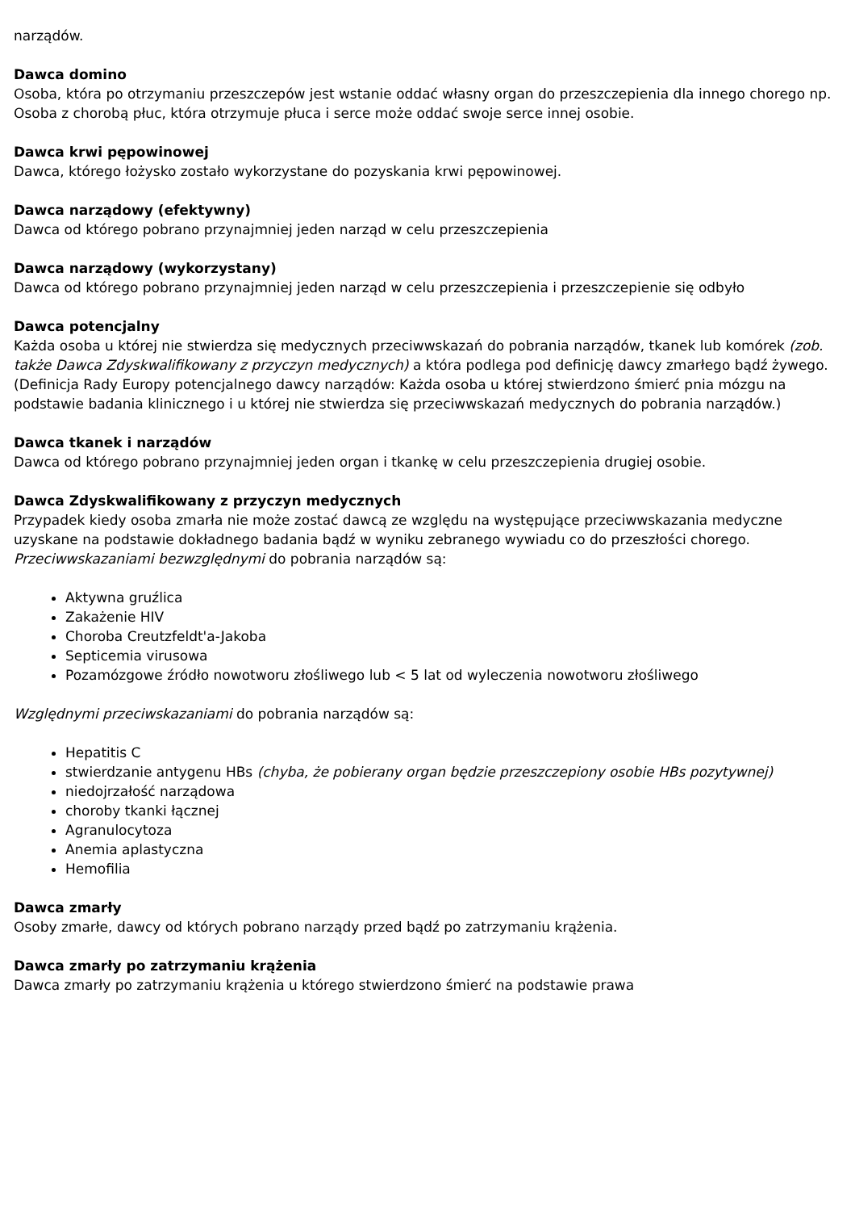narządów.
Dawca domino
Osoba, która po otrzymaniu przeszczepów jest wstanie oddać własny organ do przeszczepienia dla innego chorego np. Osoba z chorobą płuc, która otrzymuje płuca i serce może oddać swoje serce innej osobie.
Dawca krwi pępowinowej
Dawca, którego łożysko zostało wykorzystane do pozyskania krwi pępowinowej.
Dawca narządowy (efektywny)
Dawca od którego pobrano przynajmniej jeden narząd w celu przeszczepienia
Dawca narządowy (wykorzystany)
Dawca od którego pobrano przynajmniej jeden narząd w celu przeszczepienia i przeszczepienie się odbyło
Dawca potencjalny
Każda osoba u której nie stwierdza się medycznych przeciwwskazań do pobrania narządów, tkanek lub komórek (zob. także Dawca Zdyskwalifikowany z przyczyn medycznych) a która podlega pod definicję dawcy zmarłego bądź żywego.
(Definicja Rady Europy potencjalnego dawcy narządów: Każda osoba u której stwierdzono śmierć pnia mózgu na podstawie badania klinicznego i u której nie stwierdza się przeciwwskazań medycznych do pobrania narządów.)
Dawca tkanek i narządów
Dawca od którego pobrano przynajmniej jeden organ i tkankę w celu przeszczepienia drugiej osobie.
Dawca Zdyskwalifikowany z przyczyn medycznych
Przypadek kiedy osoba zmarła nie może zostać dawcą ze względu na występujące przeciwwskazania medyczne uzyskane na podstawie dokładnego badania bądź w wyniku zebranego wywiadu co do przeszłości chorego.
Przeciwwskazaniami bezwzględnymi do pobrania narządów są:
Aktywna gruźlica
Zakażenie HIV
Choroba Creutzfeldt'a-Jakoba
Septicemia virusowa
Pozamózgowe źródło nowotworu złośliwego lub < 5 lat od wyleczenia nowotworu złośliwego
Względnymi przeciwskazaniami do pobrania narządów są:
Hepatitis C
stwierdzanie antygenu HBs (chyba, że pobierany organ będzie przeszczepiony osobie HBs pozytywnej)
niedojrzałość narządowa
choroby tkanki łącznej
Agranulocytoza
Anemia aplastyczna
Hemofilia
Dawca zmarły
Osoby zmarłe, dawcy od których pobrano narządy przed bądź po zatrzymaniu krążenia.
Dawca zmarły po zatrzymaniu krążenia
Dawca zmarły po zatrzymaniu krążenia u którego stwierdzono śmierć na podstawie prawa